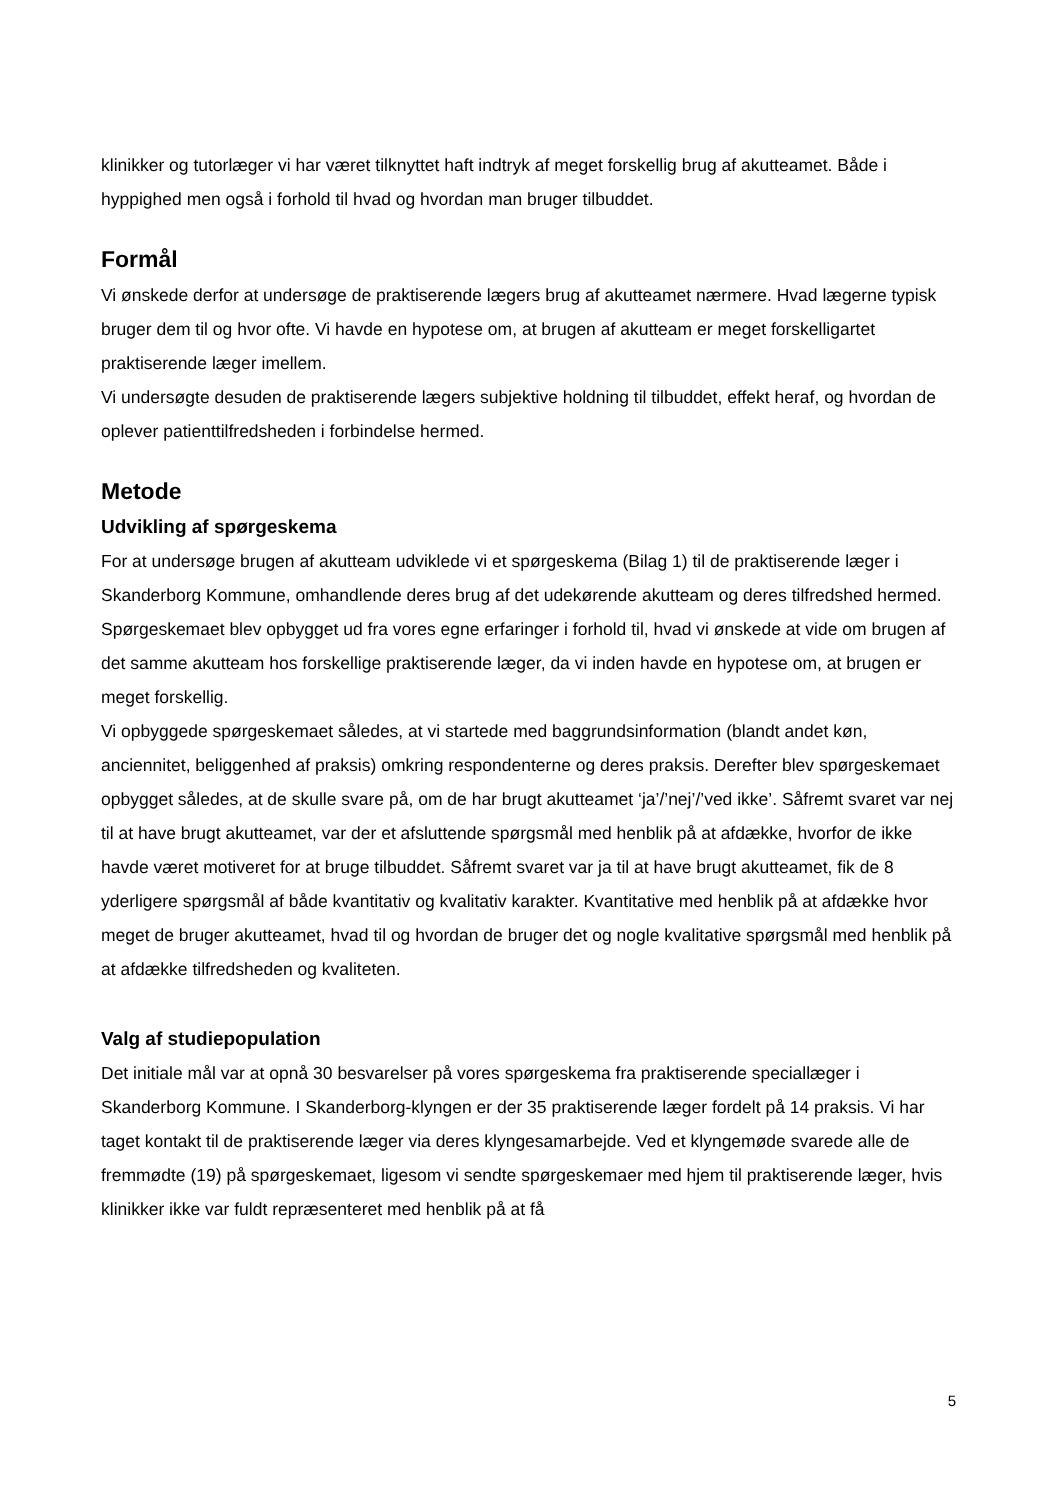klinikker og tutorlæger vi har været tilknyttet haft indtryk af meget forskellig brug af akutteamet. Både i hyppighed men også i forhold til hvad og hvordan man bruger tilbuddet.
Formål
Vi ønskede derfor at undersøge de praktiserende lægers brug af akutteamet nærmere. Hvad lægerne typisk bruger dem til og hvor ofte. Vi havde en hypotese om, at brugen af akutteam er meget forskelligartet praktiserende læger imellem.
Vi undersøgte desuden de praktiserende lægers subjektive holdning til tilbuddet, effekt heraf, og hvordan de oplever patienttilfredsheden i forbindelse hermed.
Metode
Udvikling af spørgeskema
For at undersøge brugen af akutteam udviklede vi et spørgeskema (Bilag 1) til de praktiserende læger i Skanderborg Kommune, omhandlende deres brug af det udekørende akutteam og deres tilfredshed hermed.
Spørgeskemaet blev opbygget ud fra vores egne erfaringer i forhold til, hvad vi ønskede at vide om brugen af det samme akutteam hos forskellige praktiserende læger, da vi inden havde en hypotese om, at brugen er meget forskellig.
Vi opbyggede spørgeskemaet således, at vi startede med baggrundsinformation (blandt andet køn, anciennitet, beliggenhed af praksis) omkring respondenterne og deres praksis. Derefter blev spørgeskemaet opbygget således, at de skulle svare på, om de har brugt akutteamet ‘ja’/’nej’/’ved ikke’. Såfremt svaret var nej til at have brugt akutteamet, var der et afsluttende spørgsmål med henblik på at afdække, hvorfor de ikke havde været motiveret for at bruge tilbuddet. Såfremt svaret var ja til at have brugt akutteamet, fik de 8 yderligere spørgsmål af både kvantitativ og kvalitativ karakter. Kvantitative med henblik på at afdække hvor meget de bruger akutteamet, hvad til og hvordan de bruger det og nogle kvalitative spørgsmål med henblik på at afdække tilfredsheden og kvaliteten.
Valg af studiepopulation
Det initiale mål var at opnå 30 besvarelser på vores spørgeskema fra praktiserende speciallæger i Skanderborg Kommune. I Skanderborg-klyngen er der 35 praktiserende læger fordelt på 14 praksis. Vi har taget kontakt til de praktiserende læger via deres klyngesamarbejde. Ved et klyngemøde svarede alle de fremmødte (19) på spørgeskemaet, ligesom vi sendte spørgeskemaer med hjem til praktiserende læger, hvis klinikker ikke var fuldt repræsenteret med henblik på at få
5